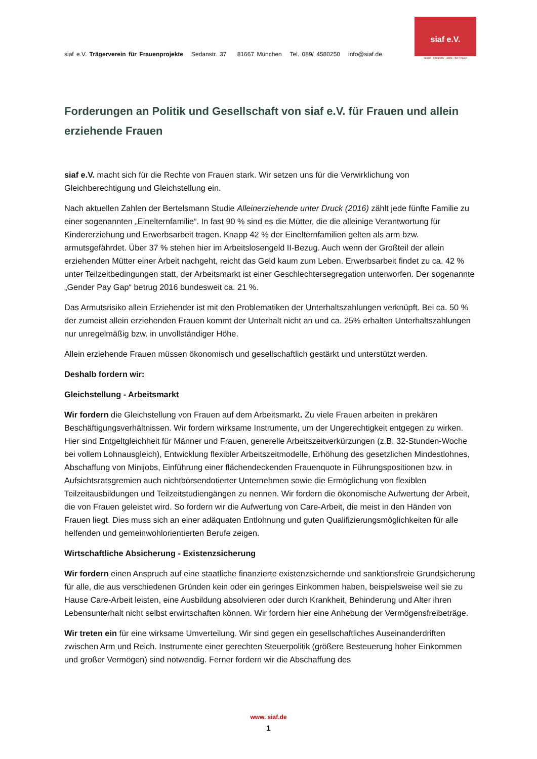siaf e.V. Trägerverein für Frauenprojekte Sedanstr. 37 81667 München Tel. 089/ 4580250 info@siaf.de
siaf e.V.
sozial · integrativ · aktiv · für Frauen
Forderungen an Politik und Gesellschaft von siaf e.V. für Frauen und allein erziehende Frauen
siaf e.V. macht sich für die Rechte von Frauen stark. Wir setzen uns für die Verwirklichung von Gleichberechtigung und Gleichstellung ein.
Nach aktuellen Zahlen der Bertelsmann Studie Alleinerziehende unter Druck (2016) zählt jede fünfte Familie zu einer sogenannten „Einelternfamilie“. In fast 90 % sind es die Mütter, die die alleinige Verantwortung für Kindererziehung und Erwerbsarbeit tragen. Knapp 42 % der Einelternfamilien gelten als arm bzw. armutsgefährdet. Über 37 % stehen hier im Arbeitslosengeld II-Bezug. Auch wenn der Großteil der allein erziehenden Mütter einer Arbeit nachgeht, reicht das Geld kaum zum Leben. Erwerbsarbeit findet zu ca. 42 % unter Teilzeitbedingungen statt, der Arbeitsmarkt ist einer Geschlechtersegregation unterworfen. Der sogenannte „Gender Pay Gap“ betrug 2016 bundesweit ca. 21 %.
Das Armutsrisiko allein Erziehender ist mit den Problematiken der Unterhaltszahlungen verknüpft. Bei ca. 50 % der zumeist allein erziehenden Frauen kommt der Unterhalt nicht an und ca. 25% erhalten Unterhaltszahlungen nur unregelmäßig bzw. in unvollständiger Höhe.
Allein erziehende Frauen müssen ökonomisch und gesellschaftlich gestärkt und unterstützt werden.
Deshalb fordern wir:
Gleichstellung - Arbeitsmarkt
Wir fordern die Gleichstellung von Frauen auf dem Arbeitsmarkt. Zu viele Frauen arbeiten in prekären Beschäftigungsverhältnissen. Wir fordern wirksame Instrumente, um der Ungerechtigkeit entgegen zu wirken. Hier sind Entgeltgleichheit für Männer und Frauen, generelle Arbeitszeitverkürzungen (z.B. 32-Stunden-Woche bei vollem Lohnausgleich), Entwicklung flexibler Arbeitszeitmodelle, Erhöhung des gesetzlichen Mindestlohnes, Abschaffung von Minijobs, Einführung einer flächendeckenden Frauenquote in Führungspositionen bzw. in Aufsichtsratsgremien auch nichtbörsendotierter Unternehmen sowie die Ermöglichung von flexiblen Teilzeitausbildungen und Teilzeitstudiengängen zu nennen. Wir fordern die ökonomische Aufwertung der Arbeit, die von Frauen geleistet wird. So fordern wir die Aufwertung von Care-Arbeit, die meist in den Händen von Frauen liegt. Dies muss sich an einer adäquaten Entlohnung und guten Qualifizierungsmöglichkeiten für alle helfenden und gemeinwohlorientierten Berufe zeigen.
Wirtschaftliche Absicherung - Existenzsicherung
Wir fordern einen Anspruch auf eine staatliche finanzierte existenzsichernde und sanktionsfreie Grundsicherung für alle, die aus verschiedenen Gründen kein oder ein geringes Einkommen haben, beispielsweise weil sie zu Hause Care-Arbeit leisten, eine Ausbildung absolvieren oder durch Krankheit, Behinderung und Alter ihren Lebensunterhalt nicht selbst erwirtschaften können. Wir fordern hier eine Anhebung der Vermögensfreibeträge.
Wir treten ein für eine wirksame Umverteilung. Wir sind gegen ein gesellschaftliches Auseinanderdriften zwischen Arm und Reich. Instrumente einer gerechten Steuerpolitik (größere Besteuerung hoher Einkommen und großer Vermögen) sind notwendig. Ferner fordern wir die Abschaffung des
www. siaf.de
1